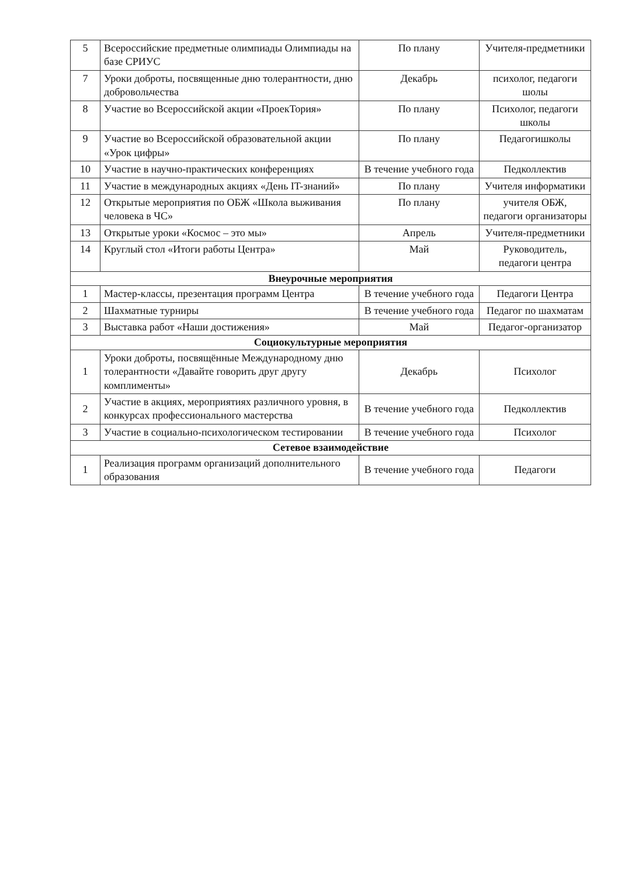| 5 | Всероссийские предметные олимпиады Олимпиады на базе СРИУС | По плану | Учителя-предметники |
| 7 | Уроки доброты, посвященные дню толерантности, дню добровольчества | Декабрь | психолог, педагоги шолы |
| 8 | Участие во Всероссийской акции «ПроекТория» | По плану | Психолог, педагоги школы |
| 9 | Участие во Всероссийской образовательной акции «Урок цифры» | По плану | Педагогишколы |
| 10 | Участие в научно-практических конференциях | В течение учебного года | Педколлектив |
| 11 | Участие в международных акциях «День IT-знаний» | По плану | Учителя информатики |
| 12 | Открытые мероприятия по ОБЖ «Школа выживания человека в ЧС» | По плану | учителя ОБЖ, педагоги организаторы |
| 13 | Открытые уроки «Космос – это мы» | Апрель | Учителя-предметники |
| 14 | Круглый стол «Итоги работы Центра» | Май | Руководитель, педагоги центра |
| Внеурочные мероприятия | | | |
| 1 | Мастер-классы, презентация программ Центра | В течение учебного года | Педагоги Центра |
| 2 | Шахматные турниры | В течение учебного года | Педагог по шахматам |
| 3 | Выставка работ «Наши достижения» | Май | Педагог-организатор |
| Социокультурные мероприятия | | | |
| 1 | Уроки доброты, посвящённые Международному дню толерантности «Давайте говорить друг другу комплименты» | Декабрь | Психолог |
| 2 | Участие в акциях, мероприятиях различного уровня, в конкурсах профессионального мастерства | В течение учебного года | Педколлектив |
| 3 | Участие в социально-психологическом тестировании | В течение учебного года | Психолог |
| Сетевое взаимодействие | | | |
| 1 | Реализация программ организаций дополнительного образования | В течение учебного года | Педагоги |